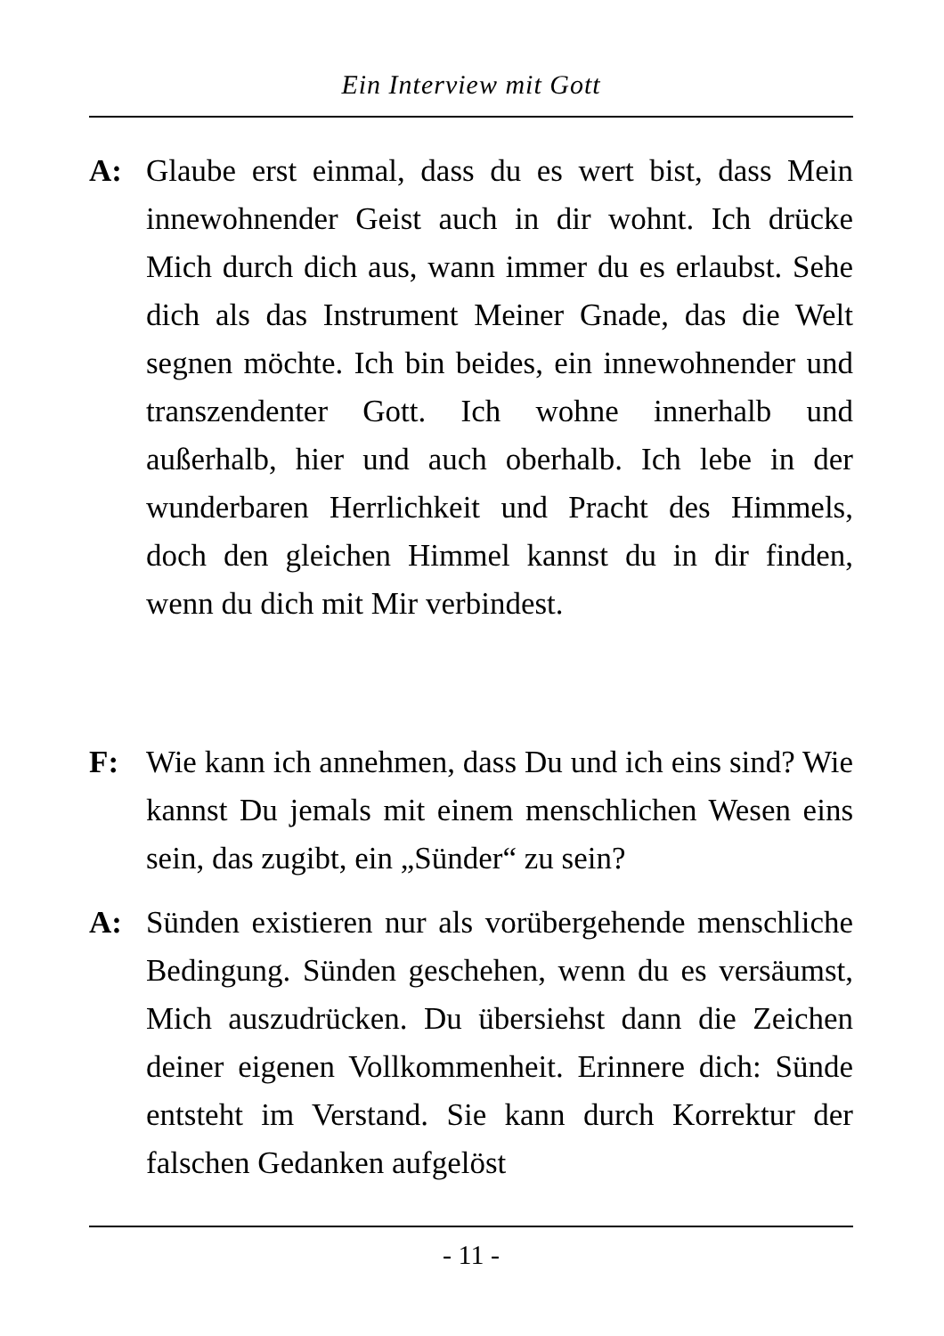Ein Interview mit Gott
A: Glaube erst einmal, dass du es wert bist, dass Mein innewohnender Geist auch in dir wohnt. Ich drücke Mich durch dich aus, wann immer du es erlaubst. Sehe dich als das Instrument Meiner Gnade, das die Welt segnen möchte. Ich bin beides, ein innewohnender und transzendenter Gott. Ich wohne innerhalb und außerhalb, hier und auch oberhalb. Ich lebe in der wunderbaren Herrlichkeit und Pracht des Himmels, doch den gleichen Himmel kannst du in dir finden, wenn du dich mit Mir verbindest.
F: Wie kann ich annehmen, dass Du und ich eins sind? Wie kannst Du jemals mit einem menschlichen Wesen eins sein, das zugibt, ein „Sünder“ zu sein?
A: Sünden existieren nur als vorübergehende menschliche Bedingung. Sünden geschehen, wenn du es versäumst, Mich auszudrücken. Du übersiehst dann die Zeichen deiner eigenen Vollkommenheit. Erinnere dich: Sünde entsteht im Verstand. Sie kann durch Korrektur der falschen Gedanken aufgelöst
- 11 -